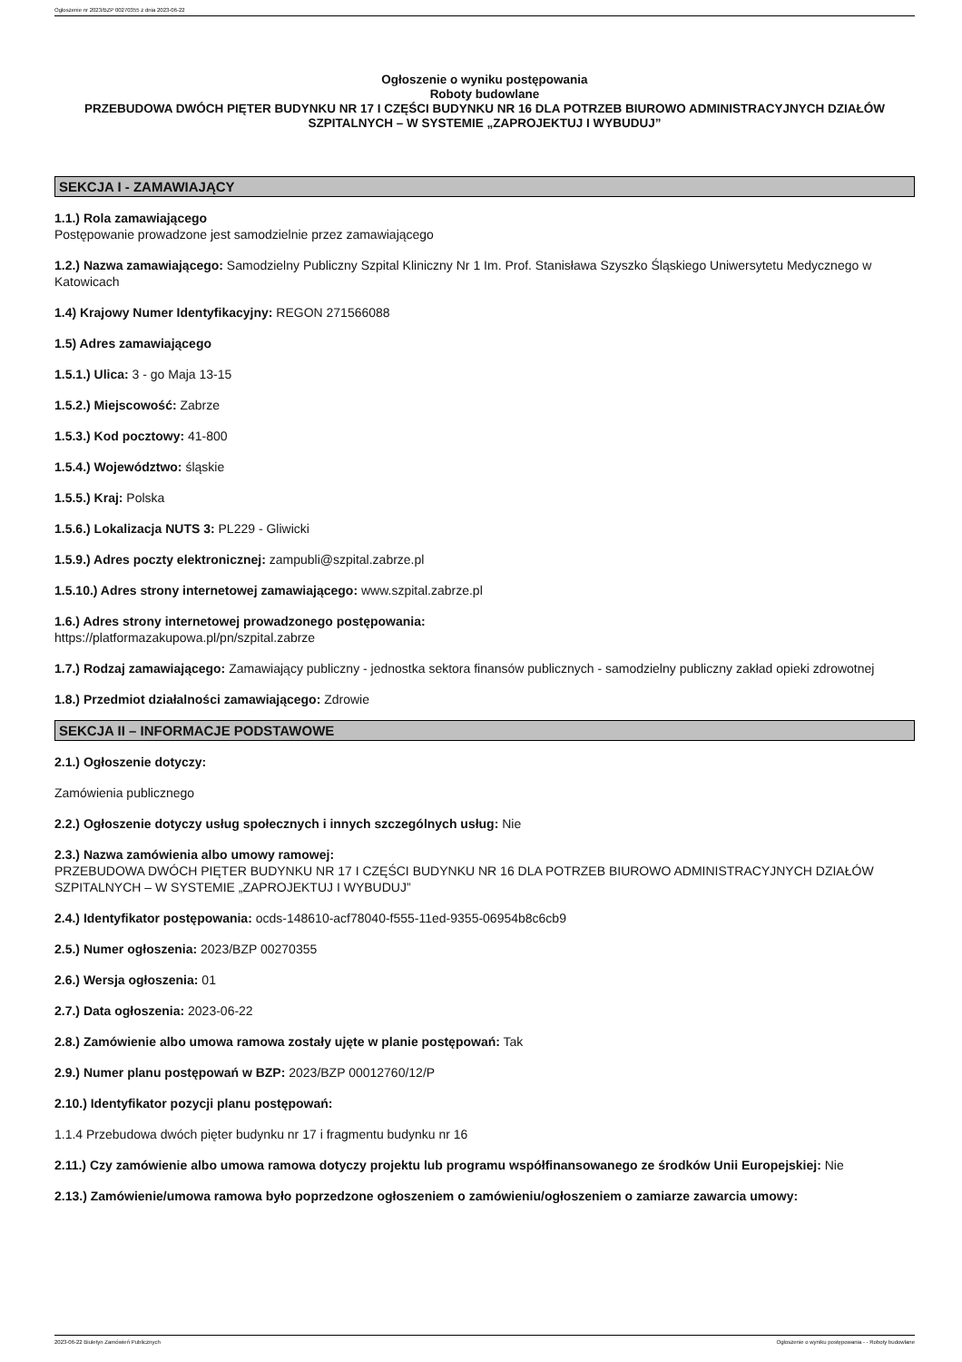Ogłoszenie nr 2023/BZP 00270355 z dnia 2023-06-22
Ogłoszenie o wyniku postępowania
Roboty budowlane
PRZEBUDOWA DWÓCH PIĘTER BUDYNKU NR 17 I CZĘŚCI BUDYNKU NR 16 DLA POTRZEB BIUROWO ADMINISTRACYJNYCH DZIAŁÓW SZPITALNYCH – W SYSTEMIE „ZAPROJEKTUJ I WYBUDUJ”
SEKCJA I - ZAMAWIAJĄCY
1.1.) Rola zamawiającego
Postępowanie prowadzone jest samodzielnie przez zamawiającego
1.2.) Nazwa zamawiającego: Samodzielny Publiczny Szpital Kliniczny Nr 1 Im. Prof. Stanisława Szyszko Śląskiego Uniwersytetu Medycznego w Katowicach
1.4) Krajowy Numer Identyfikacyjny: REGON 271566088
1.5) Adres zamawiającego
1.5.1.) Ulica: 3 - go Maja 13-15
1.5.2.) Miejscowość: Zabrze
1.5.3.) Kod pocztowy: 41-800
1.5.4.) Województwo: śląskie
1.5.5.) Kraj: Polska
1.5.6.) Lokalizacja NUTS 3: PL229 - Gliwicki
1.5.9.) Adres poczty elektronicznej: zampubli@szpital.zabrze.pl
1.5.10.) Adres strony internetowej zamawiającego: www.szpital.zabrze.pl
1.6.) Adres strony internetowej prowadzonego postępowania:
https://platformazakupowa.pl/pn/szpital.zabrze
1.7.) Rodzaj zamawiającego: Zamawiający publiczny - jednostka sektora finansów publicznych - samodzielny publiczny zakład opieki zdrowotnej
1.8.) Przedmiot działalności zamawiającego: Zdrowie
SEKCJA II – INFORMACJE PODSTAWOWE
2.1.) Ogłoszenie dotyczy:
Zamówienia publicznego
2.2.) Ogłoszenie dotyczy usług społecznych i innych szczególnych usług: Nie
2.3.) Nazwa zamówienia albo umowy ramowej:
PRZEBUDOWA DWÓCH PIĘTER BUDYNKU NR 17 I CZĘŚCI BUDYNKU NR 16 DLA POTRZEB BIUROWO ADMINISTRACYJNYCH DZIAŁÓW SZPITALNYCH – W SYSTEMIE „ZAPROJEKTUJ I WYBUDUJ”
2.4.) Identyfikator postępowania: ocds-148610-acf78040-f555-11ed-9355-06954b8c6cb9
2.5.) Numer ogłoszenia: 2023/BZP 00270355
2.6.) Wersja ogłoszenia: 01
2.7.) Data ogłoszenia: 2023-06-22
2.8.) Zamówienie albo umowa ramowa zostały ujęte w planie postępowań: Tak
2.9.) Numer planu postępowań w BZP: 2023/BZP 00012760/12/P
2.10.) Identyfikator pozycji planu postępowań:
1.1.4 Przebudowa dwóch pięter budynku nr 17 i fragmentu budynku nr 16
2.11.) Czy zamówienie albo umowa ramowa dotyczy projektu lub programu współfinansowanego ze środków Unii Europejskiej: Nie
2.13.) Zamówienie/umowa ramowa było poprzedzone ogłoszeniem o zamówieniu/ogłoszeniem o zamiarze zawarcia umowy:
2023-06-22 Biuletyn Zamówień Publicznych Ogłoszenie o wyniku postępowania - - Roboty budowlane